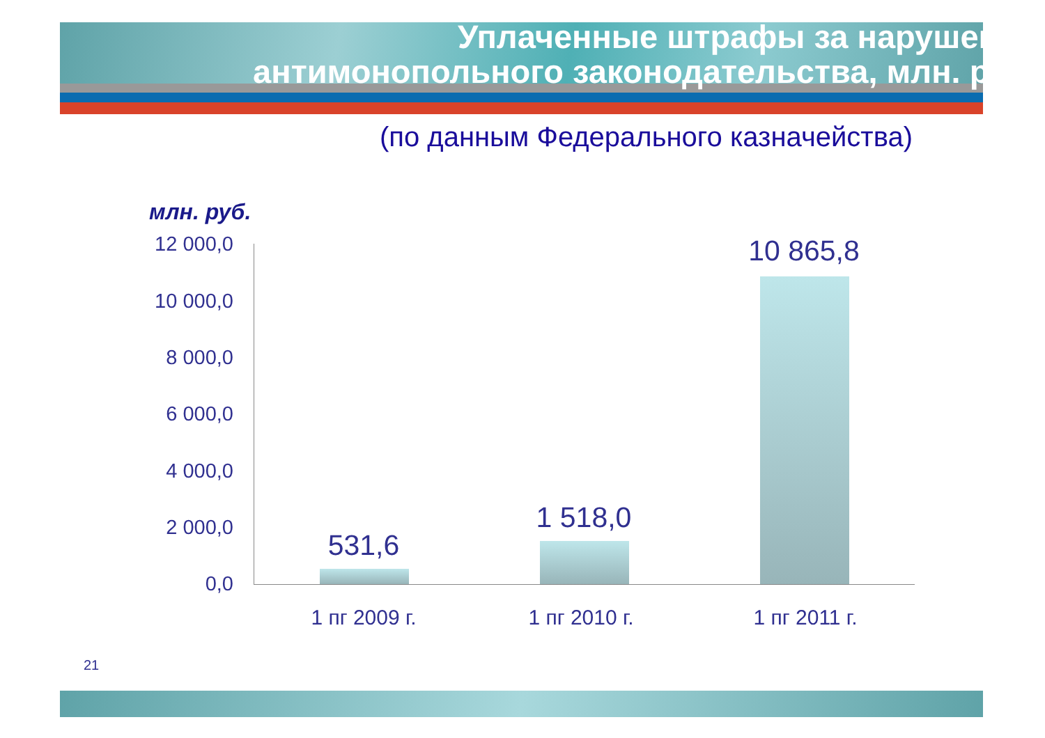Уплаченные штрафы за нарушение
антимонопольного законодательства, млн. руб.
(по данным Федерального казначейства)
млн. руб.
12 000,0
10 000,0
8 000,0
6 000,0
4 000,0
2 000,0
0,0
531,6
1 518,0
10 865,8
1 пг 2009 г. 1 пг 2010 г. 1 пг 2011 г.
21